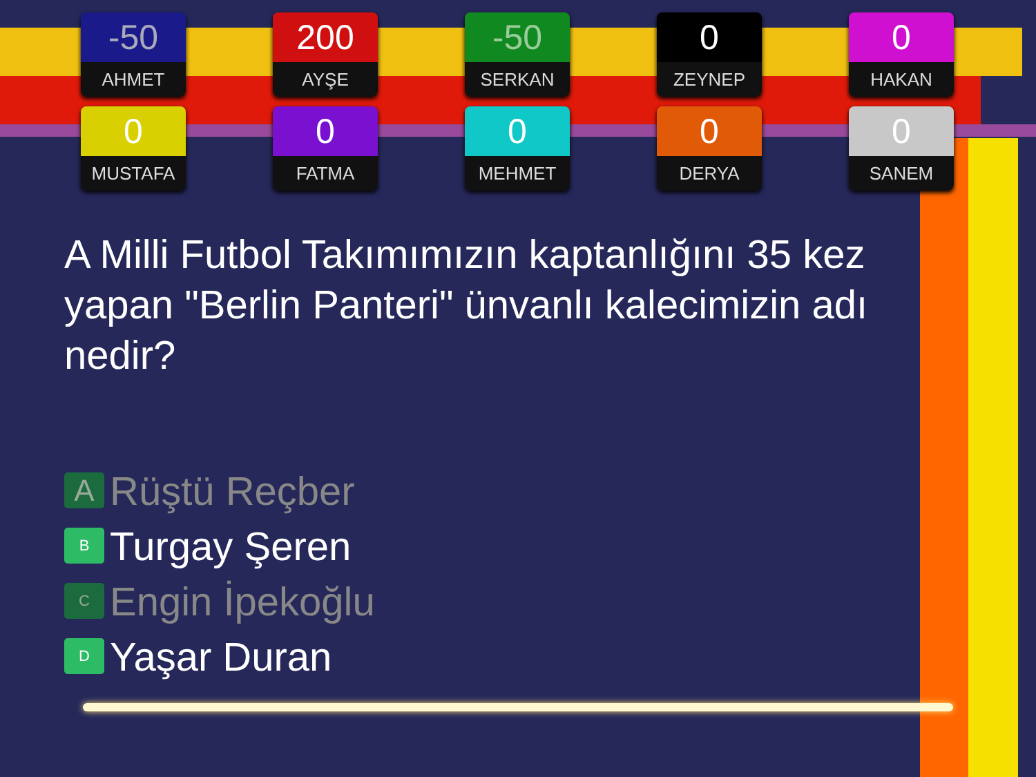-50
AHMET
200
AYŞE
-50
SERKAN
0
ZEYNEP
0
HAKAN
0
MUSTAFA
0
FATMA
0
MEHMET
0
DERYA
0
SANEM
A Milli Futbol Takımımızın kaptanlığını 35 kez yapan "Berlin Panteri" ünvanlı kalecimizin adı nedir?
A Rüştü Reçber
B Turgay Şeren
C Engin İpekoğlu
D Yaşar Duran